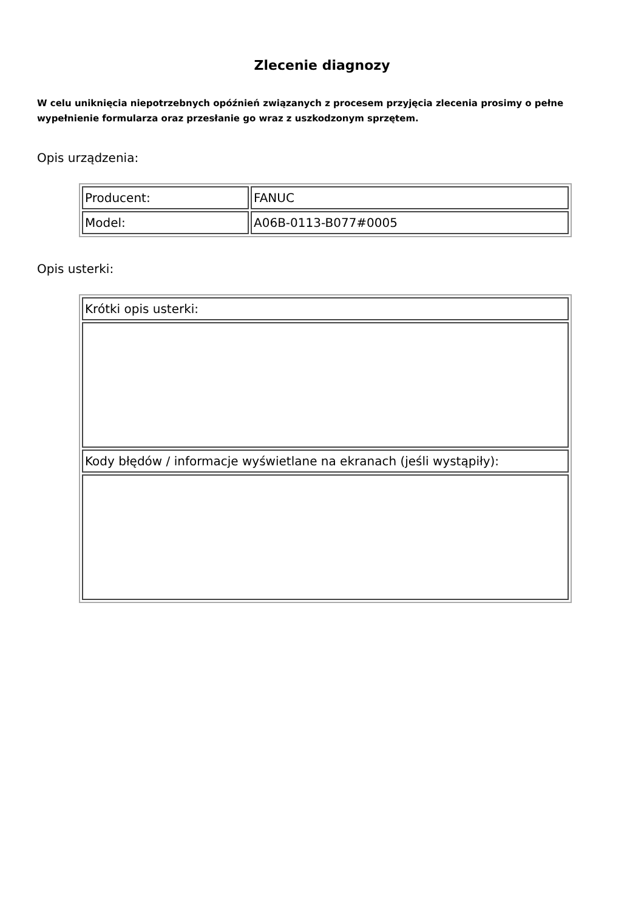Zlecenie diagnozy
W celu uniknięcia niepotrzebnych opóźnień związanych z procesem przyjęcia zlecenia prosimy o pełne wypełnienie formularza oraz przesłanie go wraz z uszkodzonym sprzętem.
Opis urządzenia:
| Producent: | FANUC |
| Model: | A06B-0113-B077#0005 |
Opis usterki:
| Krótki opis usterki: |
| Kody błędów / informacje wyświetlane na ekranach (jeśli wystąpiły): |